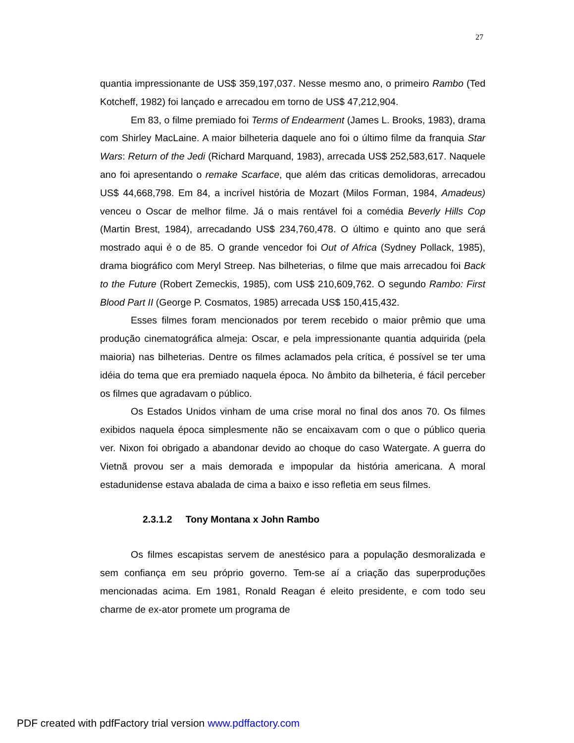27
quantia impressionante de US$ 359,197,037. Nesse mesmo ano, o primeiro Rambo (Ted Kotcheff, 1982) foi lançado e arrecadou em torno de US$ 47,212,904.
Em 83, o filme premiado foi Terms of Endearment (James L. Brooks, 1983), drama com Shirley MacLaine. A maior bilheteria daquele ano foi o último filme da franquia Star Wars: Return of the Jedi (Richard Marquand, 1983), arrecada US$ 252,583,617. Naquele ano foi apresentando o remake Scarface, que além das criticas demolidoras, arrecadou US$ 44,668,798. Em 84, a incrível história de Mozart (Milos Forman, 1984, Amadeus) venceu o Oscar de melhor filme. Já o mais rentável foi a comédia Beverly Hills Cop (Martin Brest, 1984), arrecadando US$ 234,760,478. O último e quinto ano que será mostrado aqui é o de 85. O grande vencedor foi Out of Africa (Sydney Pollack, 1985), drama biográfico com Meryl Streep. Nas bilheterias, o filme que mais arrecadou foi Back to the Future (Robert Zemeckis, 1985), com US$ 210,609,762. O segundo Rambo: First Blood Part II (George P. Cosmatos, 1985) arrecada US$ 150,415,432.
Esses filmes foram mencionados por terem recebido o maior prêmio que uma produção cinematográfica almeja: Oscar, e pela impressionante quantia adquirida (pela maioria) nas bilheterias. Dentre os filmes aclamados pela crítica, é possível se ter uma idéia do tema que era premiado naquela época. No âmbito da bilheteria, é fácil perceber os filmes que agradavam o público.
Os Estados Unidos vinham de uma crise moral no final dos anos 70. Os filmes exibidos naquela época simplesmente não se encaixavam com o que o público queria ver. Nixon foi obrigado a abandonar devido ao choque do caso Watergate. A guerra do Vietnã provou ser a mais demorada e impopular da história americana. A moral estadunidense estava abalada de cima a baixo e isso refletia em seus filmes.
2.3.1.2 Tony Montana x John Rambo
Os filmes escapistas servem de anestésico para a população desmoralizada e sem confiança em seu próprio governo. Tem-se aí a criação das superproduções mencionadas acima. Em 1981, Ronald Reagan é eleito presidente, e com todo seu charme de ex-ator promete um programa de
PDF created with pdfFactory trial version www.pdffactory.com